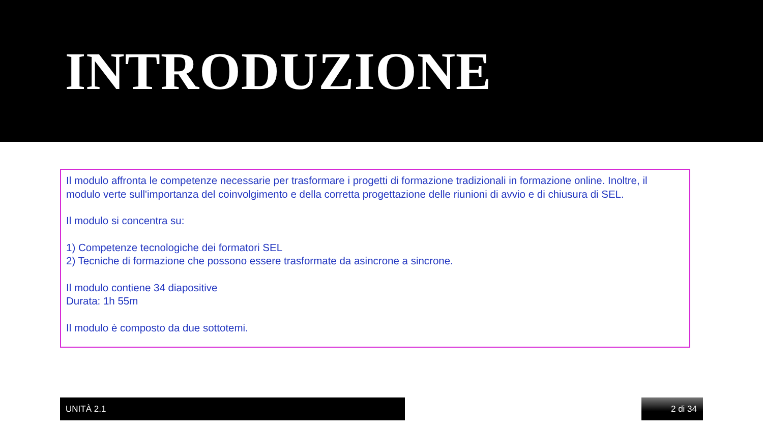INTRODUZIONE
Il modulo affronta le competenze necessarie per trasformare i progetti di formazione tradizionali in formazione online. Inoltre, il modulo verte sull'importanza del coinvolgimento e della corretta progettazione delle riunioni di avvio e di chiusura di SEL.
Il modulo si concentra su:
1) Competenze tecnologiche dei formatori SEL
2) Tecniche di formazione che possono essere trasformate da asincrone a sincrone.
Il modulo contiene 34 diapositive
Durata: 1h 55m
Il modulo è composto da due sottotemi.
UNITÀ 2.1 2 di 34